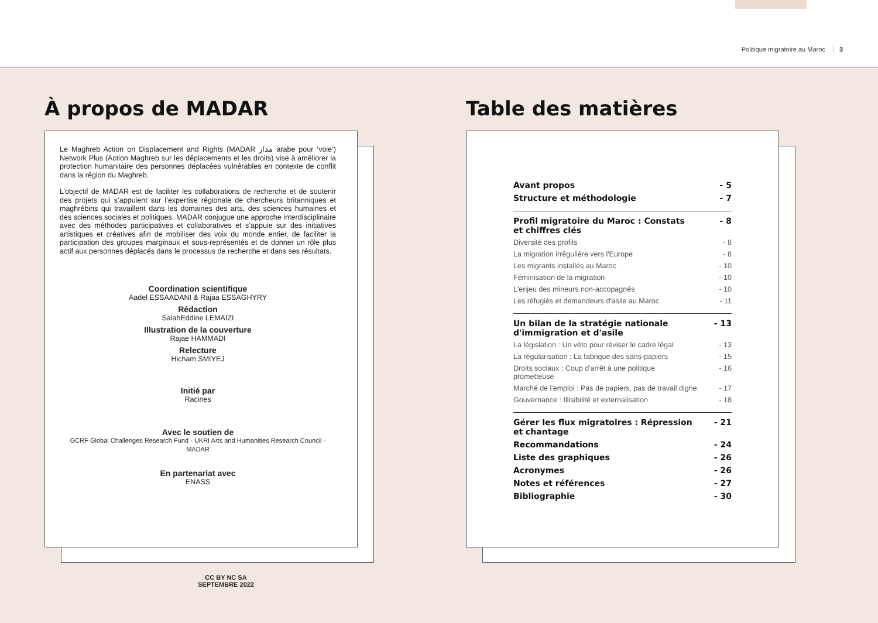Politique migratoire au Maroc 3
À propos de MADAR
Le Maghreb Action on Displacement and Rights (MADAR مدار arabe pour ‘voie’) Network Plus (Action Maghreb sur les déplacements et les droits) vise à améliorer la protection humanitaire des personnes déplacées vulnérables en contexte de conflit dans la région du Maghreb.
L’objectif de MADAR est de faciliter les collaborations de recherche et de soutenir des projets qui s’appuient sur l’expertise régionale de chercheurs britanniques et maghrébins qui travaillent dans les domaines des arts, des sciences humaines et des sciences sociales et politiques. MADAR conjugue une approche interdisciplinaire avec des méthodes participatives et collaboratives et s’appuie sur des initiatives artistiques et créatives afin de mobiliser des voix du monde entier, de faciliter la participation des groupes marginaux et sous-représentés et de donner un rôle plus actif aux personnes déplacés dans le processus de recherche et dans ses résultats.
Coordination scientifique
Aadel ESSAADANI & Rajaa ESSAGHYRY
Rédaction
SalahEddine LEMAIZI
Illustration de la couverture
Rajae HAMMADI
Relecture
Hicham SMIYEJ
Initié par
Racines
Avec le soutien de
GCRF Global Challenges Research Fund · UKRI Arts and Humanities Research Council · MADAR
En partenariat avec
ENASS
CC BY NC SA
SEPTEMBRE 2022
Table des matières
Avant propos - 5
Structure et méthodologie - 7
Profil migratoire du Maroc : Constats
et chiffres clés - 8
Diversité des profils - 8
La migration irrégulière vers l'Europe - 8
Les migrants installés au Maroc - 10
Féminisation de la migration - 10
L'enjeu des mineurs non-accopagnés - 10
Les réfugiés et demandeurs d'asile au Maroc - 11
Un bilan de la stratégie nationale
d'immigration et d'asile - 13
La législation : Un véto pour réviser le cadre légal - 13
La régularisation : La fabrique des sans-papiers - 15
Droits sociaux : Coup d'arrêt à une politique
prometteuse - 16
Marché de l'emploi : Pas de papiers, pas de travail digne - 17
Gouvernance : Illisibilité et externalisation - 18
Gérer les flux migratoires : Répression
et chantage - 21
Recommandations - 24
Liste des graphiques - 26
Acronymes - 26
Notes et références - 27
Bibliographie - 30